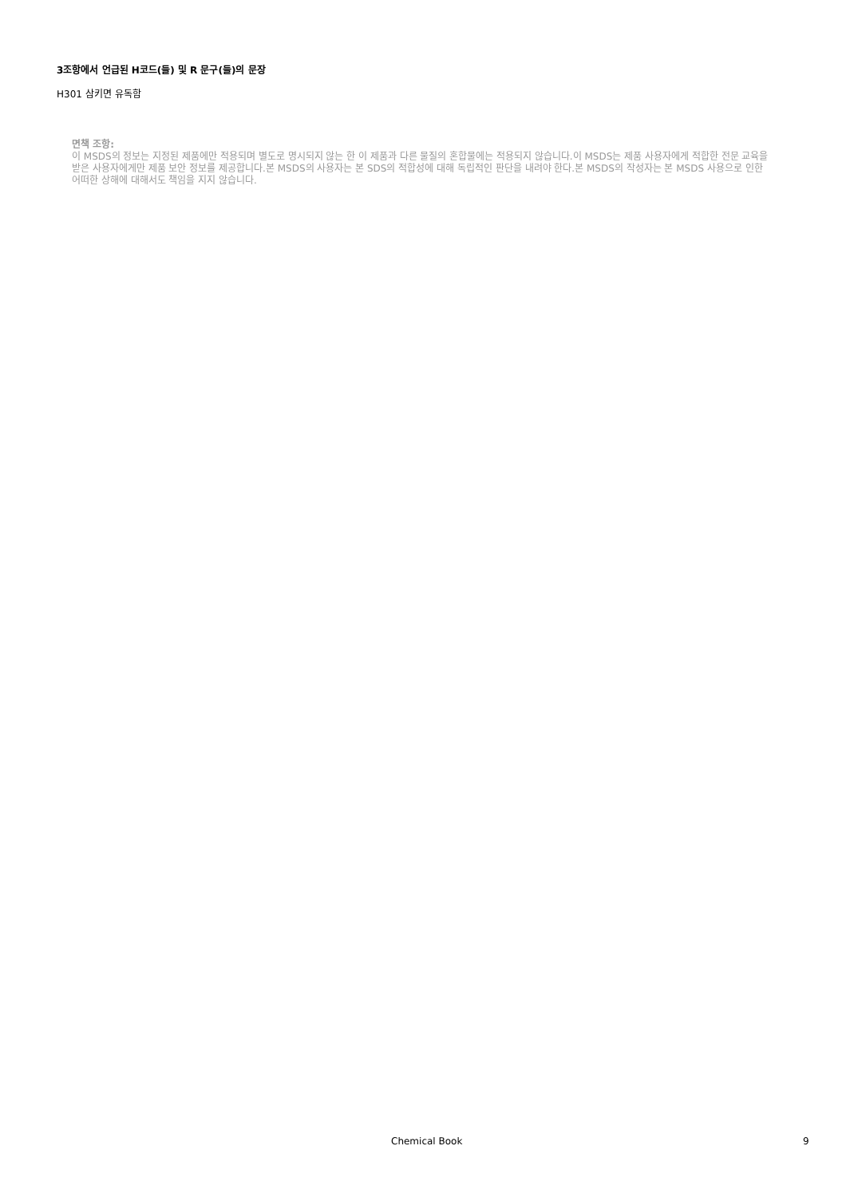3조항에서 언급된 H코드(들) 및 R 문구(들)의 문장
H301 삼키면 유독함
면책 조항:
이 MSDS의 정보는 지정된 제품에만 적용되며 별도로 명시되지 않는 한 이 제품과 다른 물질의 혼합물에는 적용되지 않습니다.이 MSDS는 제품 사용자에게 적합한 전문 교육을 받은 사용자에게만 제품 보안 정보를 제공합니다.본 MSDS의 사용자는 본 SDS의 적합성에 대해 독립적인 판단을 내려야 한다.본 MSDS의 작성자는 본 MSDS 사용으로 인한 어떠한 상해에 대해서도 책임을 지지 않습니다.
Chemical Book 9